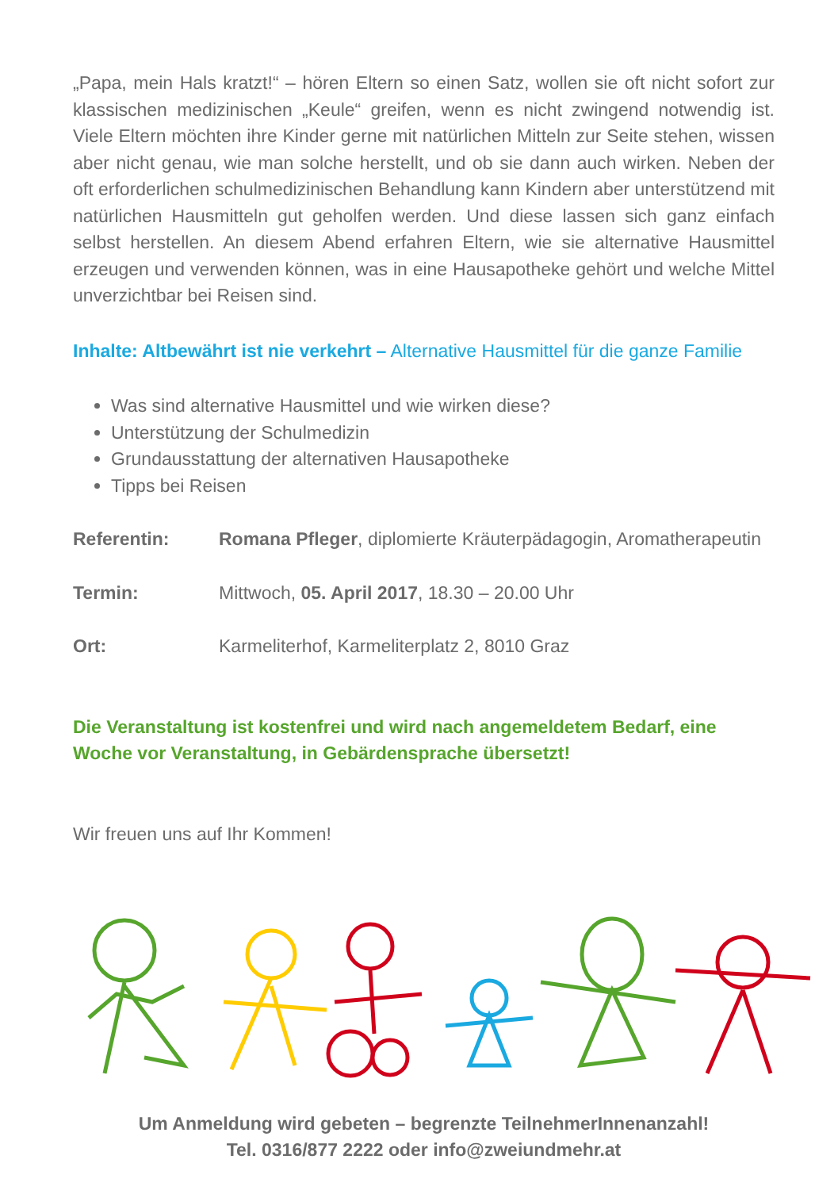„Papa, mein Hals kratzt!“ – hören Eltern so einen Satz, wollen sie oft nicht sofort zur klassischen medizinischen „Keule“ greifen, wenn es nicht zwingend notwendig ist. Viele Eltern möchten ihre Kinder gerne mit natürlichen Mitteln zur Seite stehen, wissen aber nicht genau, wie man solche herstellt, und ob sie dann auch wirken. Neben der oft erforderlichen schulmedizinischen Behandlung kann Kindern aber unterstützend mit natürlichen Hausmitteln gut geholfen werden. Und diese lassen sich ganz einfach selbst herstellen. An diesem Abend erfahren Eltern, wie sie alternative Hausmittel erzeugen und verwenden können, was in eine Hausapotheke gehört und welche Mittel unverzichtbar bei Reisen sind.
Inhalte: Altbewährt ist nie verkehrt – Alternative Hausmittel für die ganze Familie
Was sind alternative Hausmittel und wie wirken diese?
Unterstützung der Schulmedizin
Grundausstattung der alternativen Hausapotheke
Tipps bei Reisen
Referentin: Romana Pfleger, diplomierte Kräuterpädagogin, Aromatherapeutin
Termin: Mittwoch, 05. April 2017, 18.30 – 20.00 Uhr
Ort: Karmeliterhof, Karmeliterplatz 2, 8010 Graz
Die Veranstaltung ist kostenfrei und wird nach angemeldetem Bedarf, eine Woche vor Veranstaltung, in Gebärdensprache übersetzt!
Wir freuen uns auf Ihr Kommen!
Um Anmeldung wird gebeten – begrenzte TeilnehmerInnenanzahl!
Tel. 0316/877 2222 oder info@zweiundmehr.at